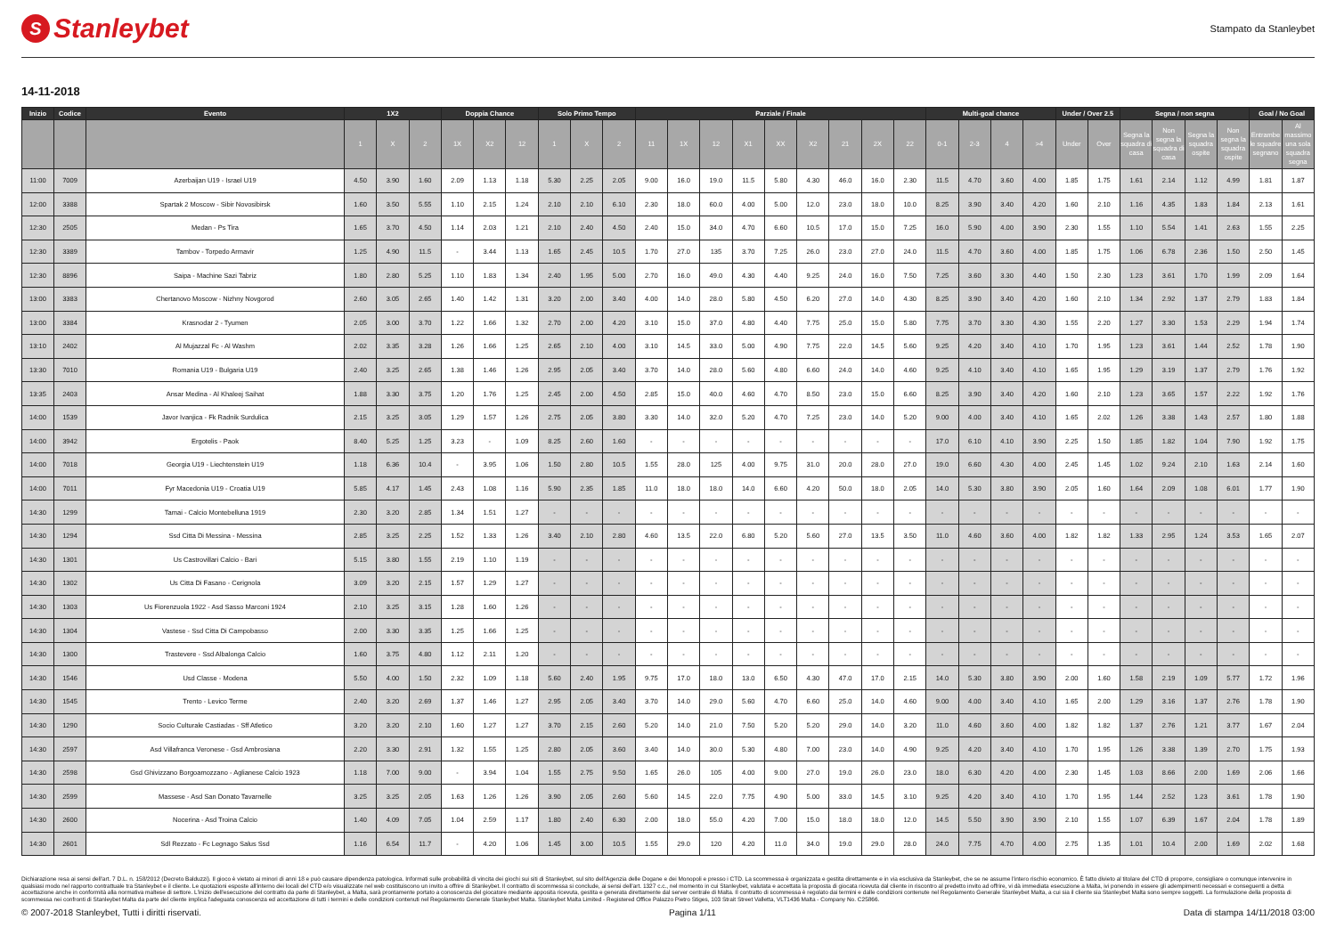S Stanleybet
Stampato da Stanleybet
14-11-2018
| Inizio | Codice | Evento | 1X2 | | | Doppia Chance | | | Solo Primo Tempo | | | Parziale / Finale | | | | | | | | | Multi-goal chance | | | | Under / Over 2.5 | | Segna / non segna | | | | Goal / No Goal | |
| --- | --- | --- | --- | --- | --- | --- | --- | --- | --- | --- | --- | --- | --- | --- | --- | --- | --- | --- | --- | --- | --- | --- | --- | --- | --- | --- | --- | --- | --- | --- | --- | --- |
| | | | 1 | X | 2 | 1X | X2 | 12 | 1 | X | 2 | 11 | 1X | 12 | X1 | XX | X2 | 21 | 2X | 22 | 0-1 | 2-3 | 4 | >4 | Under | Over | Segna la squadra di casa | Non segna la squadra di casa | Segna la squadra ospite | Non segna la squadra ospite | Entrambe le squadre segnano | Al massimo una sola squadra segna |
| 11:00 | 7009 | Azerbaijan U19 - Israel U19 | 4.50 | 3.90 | 1.60 | 2.09 | 1.13 | 1.18 | 5.30 | 2.25 | 2.05 | 9.00 | 16.0 | 19.0 | 11.5 | 5.80 | 4.30 | 46.0 | 16.0 | 2.30 | 11.5 | 4.70 | 3.60 | 4.00 | 1.85 | 1.75 | 1.61 | 2.14 | 1.12 | 4.99 | 1.81 | 1.87 |
| 12:00 | 3388 | Spartak 2 Moscow - Sibir Novosibirsk | 1.60 | 3.50 | 5.55 | 1.10 | 2.15 | 1.24 | 2.10 | 2.10 | 6.10 | 2.30 | 18.0 | 60.0 | 4.00 | 5.00 | 12.0 | 23.0 | 18.0 | 10.0 | 8.25 | 3.90 | 3.40 | 4.20 | 1.60 | 2.10 | 1.16 | 4.35 | 1.83 | 1.84 | 2.13 | 1.61 |
| 12:30 | 2505 | Medan - Ps Tira | 1.65 | 3.70 | 4.50 | 1.14 | 2.03 | 1.21 | 2.10 | 2.40 | 4.50 | 2.40 | 15.0 | 34.0 | 4.70 | 6.60 | 10.5 | 17.0 | 15.0 | 7.25 | 16.0 | 5.90 | 4.00 | 3.90 | 2.30 | 1.55 | 1.10 | 5.54 | 1.41 | 2.63 | 1.55 | 2.25 |
| 12:30 | 3389 | Tambov - Torpedo Armavir | 1.25 | 4.90 | 11.5 | - | 3.44 | 1.13 | 1.65 | 2.45 | 10.5 | 1.70 | 27.0 | 135 | 3.70 | 7.25 | 26.0 | 23.0 | 27.0 | 24.0 | 11.5 | 4.70 | 3.60 | 4.00 | 1.85 | 1.75 | 1.06 | 6.78 | 2.36 | 1.50 | 2.50 | 1.45 |
| 12:30 | 8896 | Saipa - Machine Sazi Tabriz | 1.80 | 2.80 | 5.25 | 1.10 | 1.83 | 1.34 | 2.40 | 1.95 | 5.00 | 2.70 | 16.0 | 49.0 | 4.30 | 4.40 | 9.25 | 24.0 | 16.0 | 7.50 | 7.25 | 3.60 | 3.30 | 4.40 | 1.50 | 2.30 | 1.23 | 3.61 | 1.70 | 1.99 | 2.09 | 1.64 |
| 13:00 | 3383 | Chertanovo Moscow - Nizhny Novgorod | 2.60 | 3.05 | 2.65 | 1.40 | 1.42 | 1.31 | 3.20 | 2.00 | 3.40 | 4.00 | 14.0 | 28.0 | 5.80 | 4.50 | 6.20 | 27.0 | 14.0 | 4.30 | 8.25 | 3.90 | 3.40 | 4.20 | 1.60 | 2.10 | 1.34 | 2.92 | 1.37 | 2.79 | 1.83 | 1.84 |
| 13:00 | 3384 | Krasnodar 2 - Tyumen | 2.05 | 3.00 | 3.70 | 1.22 | 1.66 | 1.32 | 2.70 | 2.00 | 4.20 | 3.10 | 15.0 | 37.0 | 4.80 | 4.40 | 7.75 | 25.0 | 15.0 | 5.80 | 7.75 | 3.70 | 3.30 | 4.30 | 1.55 | 2.20 | 1.27 | 3.30 | 1.53 | 2.29 | 1.94 | 1.74 |
| 13:10 | 2402 | Al Mujazzal Fc - Al Washm | 2.02 | 3.35 | 3.28 | 1.26 | 1.66 | 1.25 | 2.65 | 2.10 | 4.00 | 3.10 | 14.5 | 33.0 | 5.00 | 4.90 | 7.75 | 22.0 | 14.5 | 5.60 | 9.25 | 4.20 | 3.40 | 4.10 | 1.70 | 1.95 | 1.23 | 3.61 | 1.44 | 2.52 | 1.78 | 1.90 |
| 13:30 | 7010 | Romania U19 - Bulgaria U19 | 2.40 | 3.25 | 2.65 | 1.38 | 1.46 | 1.26 | 2.95 | 2.05 | 3.40 | 3.70 | 14.0 | 28.0 | 5.60 | 4.80 | 6.60 | 24.0 | 14.0 | 4.60 | 9.25 | 4.10 | 3.40 | 4.10 | 1.65 | 1.95 | 1.29 | 3.19 | 1.37 | 2.79 | 1.76 | 1.92 |
| 13:35 | 2403 | Ansar Medina - Al Khaleej Saihat | 1.88 | 3.30 | 3.75 | 1.20 | 1.76 | 1.25 | 2.45 | 2.00 | 4.50 | 2.85 | 15.0 | 40.0 | 4.60 | 4.70 | 8.50 | 23.0 | 15.0 | 6.60 | 8.25 | 3.90 | 3.40 | 4.20 | 1.60 | 2.10 | 1.23 | 3.65 | 1.57 | 2.22 | 1.92 | 1.76 |
| 14:00 | 1539 | Javor Ivanjica - Fk Radnik Surdulica | 2.15 | 3.25 | 3.05 | 1.29 | 1.57 | 1.26 | 2.75 | 2.05 | 3.80 | 3.30 | 14.0 | 32.0 | 5.20 | 4.70 | 7.25 | 23.0 | 14.0 | 5.20 | 9.00 | 4.00 | 3.40 | 4.10 | 1.65 | 2.02 | 1.26 | 3.38 | 1.43 | 2.57 | 1.80 | 1.88 |
| 14:00 | 3942 | Ergotelis - Paok | 8.40 | 5.25 | 1.25 | 3.23 | - | 1.09 | 8.25 | 2.60 | 1.60 | - | - | - | - | - | - | - | - | - | 17.0 | 6.10 | 4.10 | 3.90 | 2.25 | 1.50 | 1.85 | 1.82 | 1.04 | 7.90 | 1.92 | 1.75 |
| 14:00 | 7018 | Georgia U19 - Liechtenstein U19 | 1.18 | 6.36 | 10.4 | - | 3.95 | 1.06 | 1.50 | 2.80 | 10.5 | 1.55 | 28.0 | 125 | 4.00 | 9.75 | 31.0 | 20.0 | 28.0 | 27.0 | 19.0 | 6.60 | 4.30 | 4.00 | 2.45 | 1.45 | 1.02 | 9.24 | 2.10 | 1.63 | 2.14 | 1.60 |
| 14:00 | 7011 | Fyr Macedonia U19 - Croatia U19 | 5.85 | 4.17 | 1.45 | 2.43 | 1.08 | 1.16 | 5.90 | 2.35 | 1.85 | 11.0 | 18.0 | 18.0 | 14.0 | 6.60 | 4.20 | 50.0 | 18.0 | 2.05 | 14.0 | 5.30 | 3.80 | 3.90 | 2.05 | 1.60 | 1.64 | 2.09 | 1.08 | 6.01 | 1.77 | 1.90 |
| 14:30 | 1299 | Tamai - Calcio Montebelluna 1919 | 2.30 | 3.20 | 2.85 | 1.34 | 1.51 | 1.27 | - | - | - | - | - | - | - | - | - | - | - | - | - | - | - | - | - | - | - | - | - | - | - | - |
| 14:30 | 1294 | Ssd Citta Di Messina - Messina | 2.85 | 3.25 | 2.25 | 1.52 | 1.33 | 1.26 | 3.40 | 2.10 | 2.80 | 4.60 | 13.5 | 22.0 | 6.80 | 5.20 | 5.60 | 27.0 | 13.5 | 3.50 | 11.0 | 4.60 | 3.60 | 4.00 | 1.82 | 1.82 | 1.33 | 2.95 | 1.24 | 3.53 | 1.65 | 2.07 |
| 14:30 | 1301 | Us Castrovillari Calcio - Bari | 5.15 | 3.80 | 1.55 | 2.19 | 1.10 | 1.19 | - | - | - | - | - | - | - | - | - | - | - | - | - | - | - | - | - | - | - | - | - | - | - | - |
| 14:30 | 1302 | Us Citta Di Fasano - Cerignola | 3.09 | 3.20 | 2.15 | 1.57 | 1.29 | 1.27 | - | - | - | - | - | - | - | - | - | - | - | - | - | - | - | - | - | - | - | - | - | - | - | - |
| 14:30 | 1303 | Us Fiorenzuola 1922 - Asd Sasso Marconi 1924 | 2.10 | 3.25 | 3.15 | 1.28 | 1.60 | 1.26 | - | - | - | - | - | - | - | - | - | - | - | - | - | - | - | - | - | - | - | - | - | - | - | - |
| 14:30 | 1304 | Vastese - Ssd Citta Di Campobasso | 2.00 | 3.30 | 3.35 | 1.25 | 1.66 | 1.25 | - | - | - | - | - | - | - | - | - | - | - | - | - | - | - | - | - | - | - | - | - | - | - | - |
| 14:30 | 1300 | Trastevere - Ssd Albalonga Calcio | 1.60 | 3.75 | 4.80 | 1.12 | 2.11 | 1.20 | - | - | - | - | - | - | - | - | - | - | - | - | - | - | - | - | - | - | - | - | - | - | - | - |
| 14:30 | 1546 | Usd Classe - Modena | 5.50 | 4.00 | 1.50 | 2.32 | 1.09 | 1.18 | 5.60 | 2.40 | 1.95 | 9.75 | 17.0 | 18.0 | 13.0 | 6.50 | 4.30 | 47.0 | 17.0 | 2.15 | 14.0 | 5.30 | 3.80 | 3.90 | 2.00 | 1.60 | 1.58 | 2.19 | 1.09 | 5.77 | 1.72 | 1.96 |
| 14:30 | 1545 | Trento - Levico Terme | 2.40 | 3.20 | 2.69 | 1.37 | 1.46 | 1.27 | 2.95 | 2.05 | 3.40 | 3.70 | 14.0 | 29.0 | 5.60 | 4.70 | 6.60 | 25.0 | 14.0 | 4.60 | 9.00 | 4.00 | 3.40 | 4.10 | 1.65 | 2.00 | 1.29 | 3.16 | 1.37 | 2.76 | 1.78 | 1.90 |
| 14:30 | 1290 | Socio Culturale Castiadas - Sff Atletico | 3.20 | 3.20 | 2.10 | 1.60 | 1.27 | 1.27 | 3.70 | 2.15 | 2.60 | 5.20 | 14.0 | 21.0 | 7.50 | 5.20 | 5.20 | 29.0 | 14.0 | 3.20 | 11.0 | 4.60 | 3.60 | 4.00 | 1.82 | 1.82 | 1.37 | 2.76 | 1.21 | 3.77 | 1.67 | 2.04 |
| 14:30 | 2597 | Asd Villafranca Veronese - Gsd Ambrosiana | 2.20 | 3.30 | 2.91 | 1.32 | 1.55 | 1.25 | 2.80 | 2.05 | 3.60 | 3.40 | 14.0 | 30.0 | 5.30 | 4.80 | 7.00 | 23.0 | 14.0 | 4.90 | 9.25 | 4.20 | 3.40 | 4.10 | 1.70 | 1.95 | 1.26 | 3.38 | 1.39 | 2.70 | 1.75 | 1.93 |
| 14:30 | 2598 | Gsd Ghivizzano Borgoamozzano - Aglianese Calcio 1923 | 1.18 | 7.00 | 9.00 | - | 3.94 | 1.04 | 1.55 | 2.75 | 9.50 | 1.65 | 26.0 | 105 | 4.00 | 9.00 | 27.0 | 19.0 | 26.0 | 23.0 | 18.0 | 6.30 | 4.20 | 4.00 | 2.30 | 1.45 | 1.03 | 8.66 | 2.00 | 1.69 | 2.06 | 1.66 |
| 14:30 | 2599 | Massese - Asd San Donato Tavarnelle | 3.25 | 3.25 | 2.05 | 1.63 | 1.26 | 1.26 | 3.90 | 2.05 | 2.60 | 5.60 | 14.5 | 22.0 | 7.75 | 4.90 | 5.00 | 33.0 | 14.5 | 3.10 | 9.25 | 4.20 | 3.40 | 4.10 | 1.70 | 1.95 | 1.44 | 2.52 | 1.23 | 3.61 | 1.78 | 1.90 |
| 14:30 | 2600 | Nocerina - Asd Troina Calcio | 1.40 | 4.09 | 7.05 | 1.04 | 2.59 | 1.17 | 1.80 | 2.40 | 6.30 | 2.00 | 18.0 | 55.0 | 4.20 | 7.00 | 15.0 | 18.0 | 18.0 | 12.0 | 14.5 | 5.50 | 3.90 | 3.90 | 2.10 | 1.55 | 1.07 | 6.39 | 1.67 | 2.04 | 1.78 | 1.89 |
| 14:30 | 2601 | Sdl Rezzato - Fc Legnago Salus Ssd | 1.16 | 6.54 | 11.7 | - | 4.20 | 1.06 | 1.45 | 3.00 | 10.5 | 1.55 | 29.0 | 120 | 4.20 | 11.0 | 34.0 | 19.0 | 29.0 | 28.0 | 24.0 | 7.75 | 4.70 | 4.00 | 2.75 | 1.35 | 1.01 | 10.4 | 2.00 | 1.69 | 2.02 | 1.68 |
Dichiarazione resa ai sensi dell'art. 7 D.L. n. 158/2012 (Decreto Balduzzi). Il gioco è vietato ai minori di anni 18 e può causare dipendenza patologica. Informati sulle probabilità di vincita dei giochi sui siti di Stanleybet, sul sito dell'Agenzia delle Dogane e dei Monopoli e presso i CTD. La scommessa è organizzata e gestita direttamente e in via esclusiva da Stanleybet, che se ne assume l'intero rischio economico. È fatto divieto al titolare del CTD di proporre, consigliare o comunque intervenire in qualsiasi modo nel rapporto contrattuale tra Stanleybet e il cliente. Le quotazioni esposte all'interno dei locali del CTD e/o visualizzate nel web costituiscono un invito a offrire di Stanleybet. Il contratto di scommessa si conclude, ai sensi dell'art. 1327 c.c., nel momento in cui Stanleybet, valutata e accettata la proposta di giocata ricevuta dal cliente in riscontro al predetto invito ad offrire, vi dà immediata esecuzione a Malta, ivi ponendo in essere gli adempimenti necessari e conseguenti a detta accettazione anche in conformità alla normativa maltese di settore. L'inizio dell'esecuzione del contratto da parte di Stanleybet, a Malta, sarà prontamente portato a conoscenza del giocatore mediante apposita ricevuta, gestita e generata direttamente dal server centrale di Malta. Il contratto di scommessa è regolato dai termini e dalle condizioni contenute nel Regolamento Generale Stanleybet Malta, a cui sia il cliente sia Stanleybet Malta sono sempre soggetti. La formulazione della proposta di scommessa nei confronti di Stanleybet Malta da parte del cliente implica l'adeguata conoscenza ed accettazione di tutti i termini e delle condizioni contenuti nel Regolamento Generale Stanleybet Malta. Stanleybet Malta Limited - Registered Office Palazzo Pietro Stiges, 103 Strait Street Valletta, VLT1436 Malta - Company No. C25866.
© 2007-2018 Stanleybet, Tutti i diritti riservati. Pagina 1/11 Data di stampa 14/11/2018 03:00